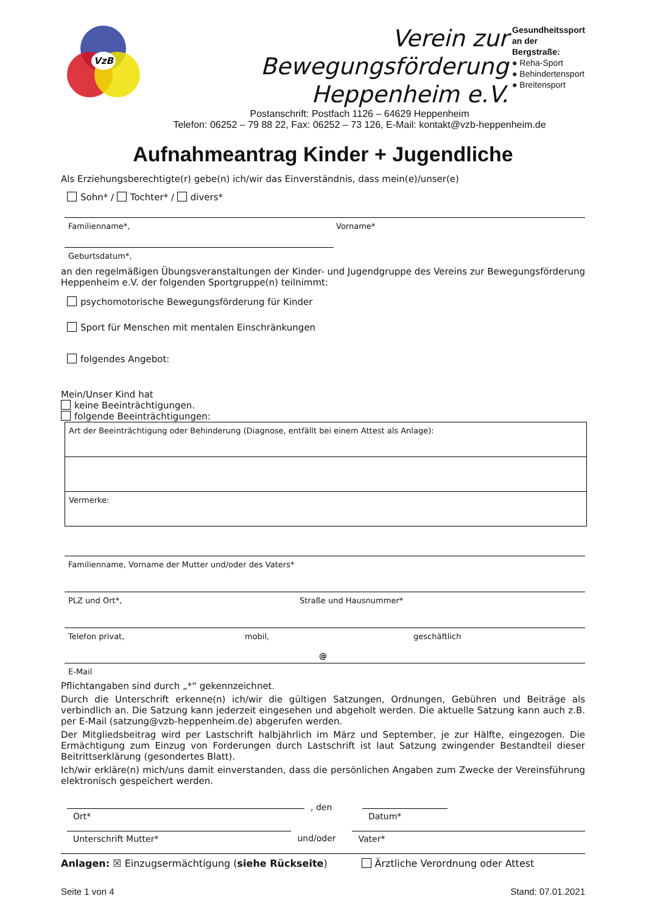VzB
Verein zur Bewegungsförderung
Heppenheim e.V.
Gesundheitssport an der Bergstraße:
● Reha-Sport
● Behindertensport
● Breitensport
Postanschrift: Postfach 1126 – 64629 Heppenheim
Telefon: 06252 – 79 88 22, Fax: 06252 – 73 126, E-Mail: kontakt@vzb-heppenheim.de
Aufnahmeantrag Kinder + Jugendliche
Als Erziehungsberechtigte(r) gebe(n) ich/wir das Einverständnis, dass mein(e)/unser(e)
Sohn* / Tochter* / divers*
Familienname*, Vorname*
Geburtsdatum*,
an den regelmäßigen Übungsveranstaltungen der Kinder- und Jugendgruppe des Vereins zur Bewegungsförderung Heppenheim e.V. der folgenden Sportgruppe(n) teilnimmt:
psychomotorische Bewegungsförderung für Kinder
Sport für Menschen mit mentalen Einschränkungen
folgendes Angebot:
Mein/Unser Kind hat
keine Beeinträchtigungen.
folgende Beeinträchtigungen:
| Art der Beeinträchtigung oder Behinderung (Diagnose, entfällt bei einem Attest als Anlage): |
| Vermerke: |
Familienname, Vorname der Mutter und/oder des Vaters*
PLZ und Ort*, Straße und Hausnummer*
Telefon privat, mobil, geschäftlich
@
E-Mail
Pflichtangaben sind durch „*“ gekennzeichnet.
Durch die Unterschrift erkenne(n) ich/wir die gültigen Satzungen, Ordnungen, Gebühren und Beiträge als verbindlich an. Die Satzung kann jederzeit eingesehen und abgeholt werden. Die aktuelle Satzung kann auch z.B. per E-Mail (satzung@vzb-heppenheim.de) abgerufen werden.
Der Mitgliedsbeitrag wird per Lastschrift halbjährlich im März und September, je zur Hälfte, eingezogen. Die Ermächtigung zum Einzug von Forderungen durch Lastschrift ist laut Satzung zwingender Bestandteil dieser Beitrittserklärung (gesondertes Blatt).
Ich/wir erkläre(n) mich/uns damit einverstanden, dass die persönlichen Angaben zum Zwecke der Vereinsführung elektronisch gespeichert werden.
Ort*
, den
Datum*
Unterschrift Mutter* und/oder Vater*
Anlagen: ☒ Einzugsermächtigung (siehe Rückseite) Ärztliche Verordnung oder Attest
Seite 1 von 4 Stand: 07.01.2021